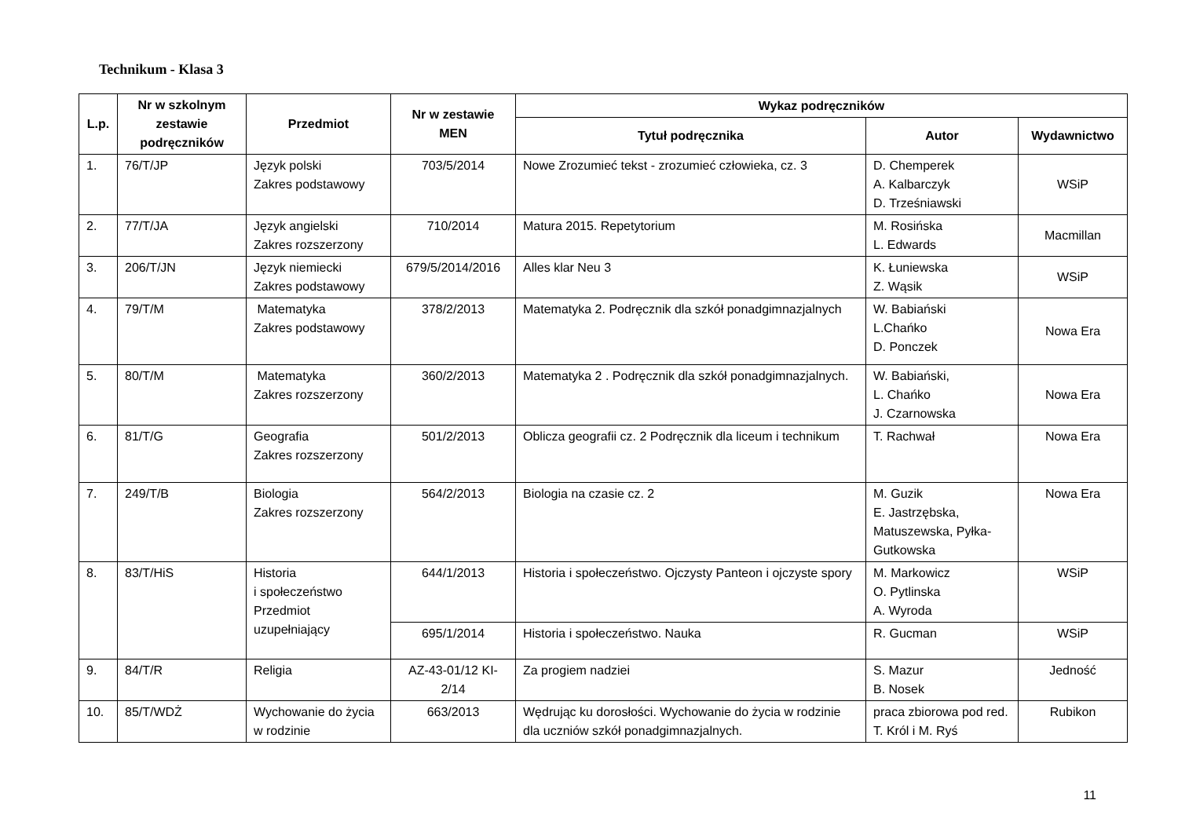Technikum - Klasa 3
| L.p. | Nr w szkolnym zestawie podręczników | Przedmiot | Nr w zestawie MEN | Wykaz podręczników | | |
| --- | --- | --- | --- | --- | --- | --- |
| | | | | Tytuł podręcznika | Autor | Wydawnictwo |
| 1. | 76/T/JP | Język polski Zakres podstawowy | 703/5/2014 | Nowe Zrozumieć tekst - zrozumieć człowieka, cz. 3 | D. Chemperek A. Kalbarczyk D. Trześniawski | WSiP |
| 2. | 77/T/JA | Język angielski Zakres rozszerzony | 710/2014 | Matura 2015. Repetytorium | M. Rosińska L. Edwards | Macmillan |
| 3. | 206/T/JN | Język niemiecki Zakres podstawowy | 679/5/2014/2016 | Alles klar Neu 3 | K. Łuniewska Z. Wąsik | WSiP |
| 4. | 79/T/M | Matematyka Zakres podstawowy | 378/2/2013 | Matematyka 2. Podręcznik dla szkół ponadgimnazjalnych | W. Babiański L.Chańko D. Ponczek | Nowa Era |
| 5. | 80/T/M | Matematyka Zakres rozszerzony | 360/2/2013 | Matematyka 2 . Podręcznik dla szkół ponadgimnazjalnych. | W. Babiański, L. Chańko J. Czarnowska | Nowa Era |
| 6. | 81/T/G | Geografia Zakres rozszerzony | 501/2/2013 | Oblicza geografii cz. 2 Podręcznik dla liceum i technikum | T. Rachwał | Nowa Era |
| 7. | 249/T/B | Biologia Zakres rozszerzony | 564/2/2013 | Biologia na czasie cz. 2 | M. Guzik E. Jastrzębska, Matuszewska, Pyłka-Gutkowska | Nowa Era |
| 8. | 83/T/HiS | Historia i społeczeństwo Przedmiot uzupełniający | 644/1/2013 | Historia i społeczeństwo. Ojczysty Panteon i ojczyste spory | M. Markowicz O. Pytlinska A. Wyroda | WSiP |
| | | | 695/1/2014 | Historia i społeczeństwo. Nauka | R. Gucman | WSiP |
| 9. | 84/T/R | Religia | AZ-43-01/12 KI-2/14 | Za progiem nadziei | S. Mazur B. Nosek | Jedność |
| 10. | 85/T/WDŻ | Wychowanie do życia w rodzinie | 663/2013 | Wędrując ku dorosłości. Wychowanie do życia w rodzinie dla uczniów szkół ponadgimnazjalnych. | praca zbiorowa pod red. T. Król i M. Ryś | Rubikon |
11